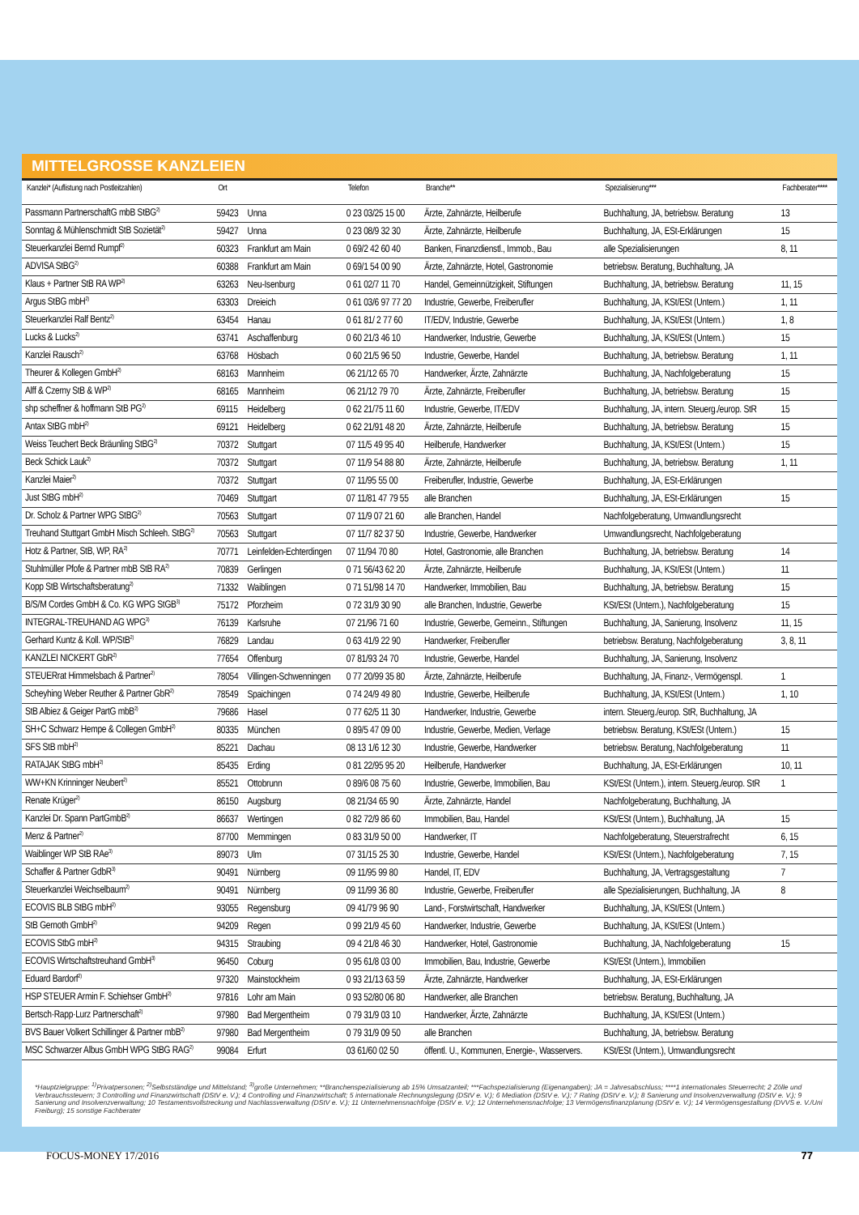MITTELGROSSE KANZLEIEN
| Kanzlei* (Auflistung nach Postleitzahlen) | Ort | | Telefon | Branche** | Spezialisierung*** | Fachberater**** |
| --- | --- | --- | --- | --- | --- | --- |
| Passmann PartnerschaftG mbB StBG<sup>2)</sup> | 59423 | Unna | 0 23 03/25 15 00 | Ärzte, Zahnärzte, Heilberufe | Buchhaltung, JA, betriebsw. Beratung | 13 |
| Sonntag & Mühlenschmidt StB Sozietät<sup>2)</sup> | 59427 | Unna | 0 23 08/9 32 30 | Ärzte, Zahnärzte, Heilberufe | Buchhaltung, JA, ESt-Erklärungen | 15 |
| Steuerkanzlei Bernd Rumpf<sup>2)</sup> | 60323 | Frankfurt am Main | 0 69/2 42 60 40 | Banken, Finanzdienstl., Immob., Bau | alle Spezialisierungen | 8, 11 |
| ADVISA StBG<sup>2)</sup> | 60388 | Frankfurt am Main | 0 69/1 54 00 90 | Ärzte, Zahnärzte, Hotel, Gastronomie | betriebsw. Beratung, Buchhaltung, JA | |
| Klaus + Partner StB RA WP<sup>2)</sup> | 63263 | Neu-Isenburg | 0 61 02/7 11 70 | Handel, Gemeinnützigkeit, Stiftungen | Buchhaltung, JA, betriebsw. Beratung | 11, 15 |
| Argus StBG mbH<sup>2)</sup> | 63303 | Dreieich | 0 61 03/6 97 77 20 | Industrie, Gewerbe, Freiberufler | Buchhaltung, JA, KSt/ESt (Untern.) | 1, 11 |
| Steuerkanzlei Ralf Bentz<sup>2)</sup> | 63454 | Hanau | 0 61 81/ 2 77 60 | IT/EDV, Industrie, Gewerbe | Buchhaltung, JA, KSt/ESt (Untern.) | 1, 8 |
| Lucks & Lucks<sup>2)</sup> | 63741 | Aschaffenburg | 0 60 21/3 46 10 | Handwerker, Industrie, Gewerbe | Buchhaltung, JA, KSt/ESt (Untern.) | 15 |
| Kanzlei Rausch<sup>2)</sup> | 63768 | Hösbach | 0 60 21/5 96 50 | Industrie, Gewerbe, Handel | Buchhaltung, JA, betriebsw. Beratung | 1, 11 |
| Theurer & Kollegen GmbH<sup>2)</sup> | 68163 | Mannheim | 06 21/12 65 70 | Handwerker, Ärzte, Zahnärzte | Buchhaltung, JA, Nachfolgeberatung | 15 |
| Alff & Czerny StB & WP<sup>2)</sup> | 68165 | Mannheim | 06 21/12 79 70 | Ärzte, Zahnärzte, Freiberufler | Buchhaltung, JA, betriebsw. Beratung | 15 |
| shp scheffner & hoffmann StB PG<sup>2)</sup> | 69115 | Heidelberg | 0 62 21/75 11 60 | Industrie, Gewerbe, IT/EDV | Buchhaltung, JA, intern. Steuerg./europ. StR | 15 |
| Antax StBG mbH<sup>2)</sup> | 69121 | Heidelberg | 0 62 21/91 48 20 | Ärzte, Zahnärzte, Heilberufe | Buchhaltung, JA, betriebsw. Beratung | 15 |
| Weiss Teuchert Beck Bräunling StBG<sup>2)</sup> | 70372 | Stuttgart | 07 11/5 49 95 40 | Heilberufe, Handwerker | Buchhaltung, JA, KSt/ESt (Untern.) | 15 |
| Beck Schick Lauk<sup>2)</sup> | 70372 | Stuttgart | 07 11/9 54 88 80 | Ärzte, Zahnärzte, Heilberufe | Buchhaltung, JA, betriebsw. Beratung | 1, 11 |
| Kanzlei Maier<sup>2)</sup> | 70372 | Stuttgart | 07 11/95 55 00 | Freiberufler, Industrie, Gewerbe | Buchhaltung, JA, ESt-Erklärungen | |
| Just StBG mbH<sup>2)</sup> | 70469 | Stuttgart | 07 11/81 47 79 55 | alle Branchen | Buchhaltung, JA, ESt-Erklärungen | 15 |
| Dr. Scholz & Partner WPG StBG<sup>2)</sup> | 70563 | Stuttgart | 07 11/9 07 21 60 | alle Branchen, Handel | Nachfolgeberatung, Umwandlungsrecht | |
| Treuhand Stuttgart GmbH Misch Schleeh. StBG<sup>2)</sup> | 70563 | Stuttgart | 07 11/7 82 37 50 | Industrie, Gewerbe, Handwerker | Umwandlungsrecht, Nachfolgeberatung | |
| Hotz & Partner, StB, WP, RA<sup>2)</sup> | 70771 | Leinfelden-Echterdingen | 07 11/94 70 80 | Hotel, Gastronomie, alle Branchen | Buchhaltung, JA, betriebsw. Beratung | 14 |
| Stuhlmüller Pfofe & Partner mbB StB RA<sup>2)</sup> | 70839 | Gerlingen | 0 71 56/43 62 20 | Ärzte, Zahnärzte, Heilberufe | Buchhaltung, JA, KSt/ESt (Untern.) | 11 |
| Kopp StB Wirtschaftsberatung<sup>2)</sup> | 71332 | Waiblingen | 0 71 51/98 14 70 | Handwerker, Immobilien, Bau | Buchhaltung, JA, betriebsw. Beratung | 15 |
| B/S/M Cordes GmbH & Co. KG WPG StGB<sup>3)</sup> | 75172 | Pforzheim | 0 72 31/9 30 90 | alle Branchen, Industrie, Gewerbe | KSt/ESt (Untern.), Nachfolgeberatung | 15 |
| INTEGRAL-TREUHAND AG WPG<sup>3)</sup> | 76139 | Karlsruhe | 07 21/96 71 60 | Industrie, Gewerbe, Gemeinn., Stiftungen | Buchhaltung, JA, Sanierung, Insolvenz | 11, 15 |
| Gerhard Kuntz & Koll. WP/StB<sup>2)</sup> | 76829 | Landau | 0 63 41/9 22 90 | Handwerker, Freiberufler | betriebsw. Beratung, Nachfolgeberatung | 3, 8, 11 |
| KANZLEI NICKERT GbR<sup>2)</sup> | 77654 | Offenburg | 07 81/93 24 70 | Industrie, Gewerbe, Handel | Buchhaltung, JA, Sanierung, Insolvenz | |
| STEUERrat Himmelsbach & Partner<sup>2)</sup> | 78054 | Villingen-Schwenningen | 0 77 20/99 35 80 | Ärzte, Zahnärzte, Heilberufe | Buchhaltung, JA, Finanz-, Vermögenspl. | 1 |
| Scheyhing Weber Reuther & Partner GbR<sup>2)</sup> | 78549 | Spaichingen | 0 74 24/9 49 80 | Industrie, Gewerbe, Heilberufe | Buchhaltung, JA, KSt/ESt (Untern.) | 1, 10 |
| StB Albiez & Geiger PartG mbB<sup>2)</sup> | 79686 | Hasel | 0 77 62/5 11 30 | Handwerker, Industrie, Gewerbe | intern. Steuerg./europ. StR, Buchhaltung, JA | |
| SH+C Schwarz Hempe & Collegen GmbH<sup>2)</sup> | 80335 | München | 0 89/5 47 09 00 | Industrie, Gewerbe, Medien, Verlage | betriebsw. Beratung, KSt/ESt (Untern.) | 15 |
| SFS StB mbH<sup>2)</sup> | 85221 | Dachau | 08 13 1/6 12 30 | Industrie, Gewerbe, Handwerker | betriebsw. Beratung, Nachfolgeberatung | 11 |
| RATAJAK StBG mbH<sup>2)</sup> | 85435 | Erding | 0 81 22/95 95 20 | Heilberufe, Handwerker | Buchhaltung, JA, ESt-Erklärungen | 10, 11 |
| WW+KN Krinninger Neubert<sup>2)</sup> | 85521 | Ottobrunn | 0 89/6 08 75 60 | Industrie, Gewerbe, Immobilien, Bau | KSt/ESt (Untern.), intern. Steuerg./europ. StR | 1 |
| Renate Krüger<sup>2)</sup> | 86150 | Augsburg | 08 21/34 65 90 | Ärzte, Zahnärzte, Handel | Nachfolgeberatung, Buchhaltung, JA | |
| Kanzlei Dr. Spann PartGmbB<sup>2)</sup> | 86637 | Wertingen | 0 82 72/9 86 60 | Immobilien, Bau, Handel | KSt/ESt (Untern.), Buchhaltung, JA | 15 |
| Menz & Partner<sup>2)</sup> | 87700 | Memmingen | 0 83 31/9 50 00 | Handwerker, IT | Nachfolgeberatung, Steuerstrafrecht | 6, 15 |
| Waiblinger WP StB RAe<sup>3)</sup> | 89073 | Ulm | 07 31/15 25 30 | Industrie, Gewerbe, Handel | KSt/ESt (Untern.), Nachfolgeberatung | 7, 15 |
| Schaffer & Partner GdbR<sup>3)</sup> | 90491 | Nürnberg | 09 11/95 99 80 | Handel, IT, EDV | Buchhaltung, JA, Vertragsgestaltung | 7 |
| Steuerkanzlei Weichselbaum<sup>2)</sup> | 90491 | Nürnberg | 09 11/99 36 80 | Industrie, Gewerbe, Freiberufler | alle Spezialisierungen, Buchhaltung, JA | 8 |
| ECOVIS BLB StBG mbH<sup>2)</sup> | 93055 | Regensburg | 09 41/79 96 90 | Land-, Forstwirtschaft, Handwerker | Buchhaltung, JA, KSt/ESt (Untern.) | |
| StB Gernoth GmbH<sup>2)</sup> | 94209 | Regen | 0 99 21/9 45 60 | Handwerker, Industrie, Gewerbe | Buchhaltung, JA, KSt/ESt (Untern.) | |
| ECOVIS StbG mbH<sup>2)</sup> | 94315 | Straubing | 09 4 21/8 46 30 | Handwerker, Hotel, Gastronomie | Buchhaltung, JA, Nachfolgeberatung | 15 |
| ECOVIS Wirtschaftstreuhand GmbH<sup>3)</sup> | 96450 | Coburg | 0 95 61/8 03 00 | Immobilien, Bau, Industrie, Gewerbe | KSt/ESt (Untern.), Immobilien | |
| Eduard Bardorf<sup>2)</sup> | 97320 | Mainstockheim | 0 93 21/13 63 59 | Ärzte, Zahnärzte, Handwerker | Buchhaltung, JA, ESt-Erklärungen | |
| HSP STEUER Armin F. Schiehser GmbH<sup>2)</sup> | 97816 | Lohr am Main | 0 93 52/80 06 80 | Handwerker, alle Branchen | betriebsw. Beratung, Buchhaltung, JA | |
| Bertsch·Rapp·Lurz Partnerschaft<sup>2)</sup> | 97980 | Bad Mergentheim | 0 79 31/9 03 10 | Handwerker, Ärzte, Zahnärzte | Buchhaltung, JA, KSt/ESt (Untern.) | |
| BVS Bauer Volkert Schillinger & Partner mbB<sup>2)</sup> | 97980 | Bad Mergentheim | 0 79 31/9 09 50 | alle Branchen | Buchhaltung, JA, betriebsw. Beratung | |
| MSC Schwarzer Albus GmbH WPG StBG RAG<sup>2)</sup> | 99084 | Erfurt | 03 61/60 02 50 | öffentl. U., Kommunen, Energie-, Wasservers. | KSt/ESt (Untern.), Umwandlungsrecht | |
*Hauptzielgruppe: <sup>1)</sup>Privatpersonen; <sup>2)</sup>Selbstständige und Mittelstand; <sup>3)</sup>große Unternehmen; **Branchenspezialisierung ab 15% Umsatzanteil; ***Fachspezialisierung (Eigenangaben); JA = Jahresabschluss; ****1 internationales Steuerrecht; 2 Zölle und Verbrauchssteuern; 3 Controlling und Finanzwirtschaft (DStV e. V.); 4 Controlling und Finanzwirtschaft; 5 internationale Rechnungslegung (DStV e. V.); 6 Mediation (DStV e. V.); 7 Rating (DStV e. V.); 8 Sanierung und Insolvenzverwaltung (DStV e. V.); 9 Sanierung und Insolvenzverwaltung; 10 Testamentsvollstreckung und Nachlassverwaltung (DStV e. V.); 11 Unternehmensnachfolge (DStV e. V.); 12 Unternehmensnachfolge; 13 Vermögensfinanzplanung (DStV e. V.); 14 Vermögensgestaltung (DVVS e. V./Uni Freiburg); 15 sonstige Fachberater
FOCUS-MONEY 17/2016 77